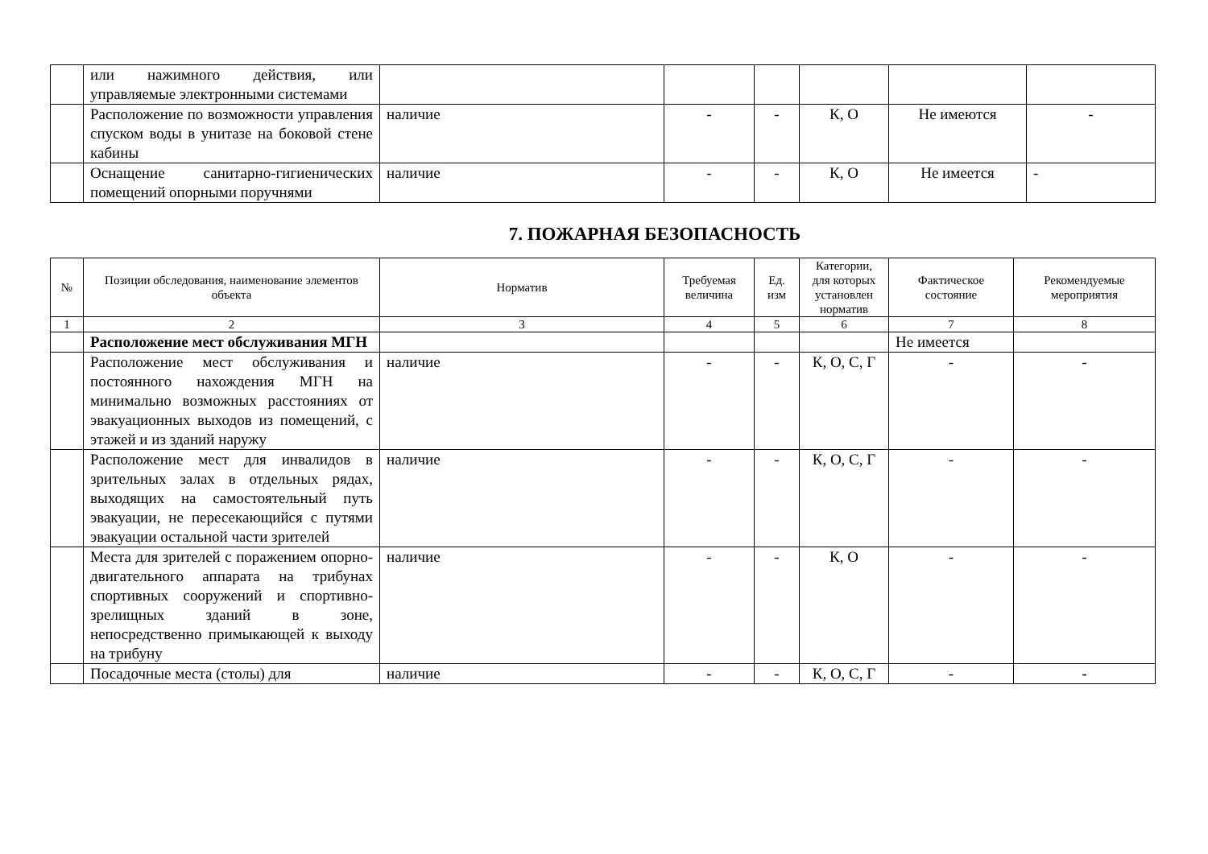| | или нажимного действия, или управляемые электронными системами | | | | | | |
| | Расположение по возможности управления спуском воды в унитазе на боковой стене кабины | наличие | - | - | К, О | Не имеются | - |
| | Оснащение санитарно-гигиенических помещений опорными поручнями | наличие | - | - | К, О | Не имеется | - |
7. ПОЖАРНАЯ БЕЗОПАСНОСТЬ
| № | Позиции обследования, наименование элементов объекта | Норматив | Требуемая величина | Ед. изм | Категории, для которых установлен норматив | Фактическое состояние | Рекомендуемые мероприятия |
| --- | --- | --- | --- | --- | --- | --- | --- |
| 1 | 2 | 3 | 4 | 5 | 6 | 7 | 8 |
| | Расположение мест обслуживания МГН | | | | | Не имеется | |
| | Расположение мест обслуживания и постоянного нахождения МГН на минимально возможных расстояниях от эвакуационных выходов из помещений, с этажей и из зданий наружу | наличие | - | - | К, О, С, Г | - | - |
| | Расположение мест для инвалидов в зрительных залах в отдельных рядах, выходящих на самостоятельный путь эвакуации, не пересекающийся с путями эвакуации остальной части зрителей | наличие | - | - | К, О, С, Г | - | - |
| | Места для зрителей с поражением опорно-двигательного аппарата на трибунах спортивных сооружений и спортивно-зрелищных зданий в зоне, непосредственно примыкающей к выходу на трибуну | наличие | - | - | К, О | - | - |
| | Посадочные места (столы) для | наличие | - | - | К, О, С, Г | - | - |